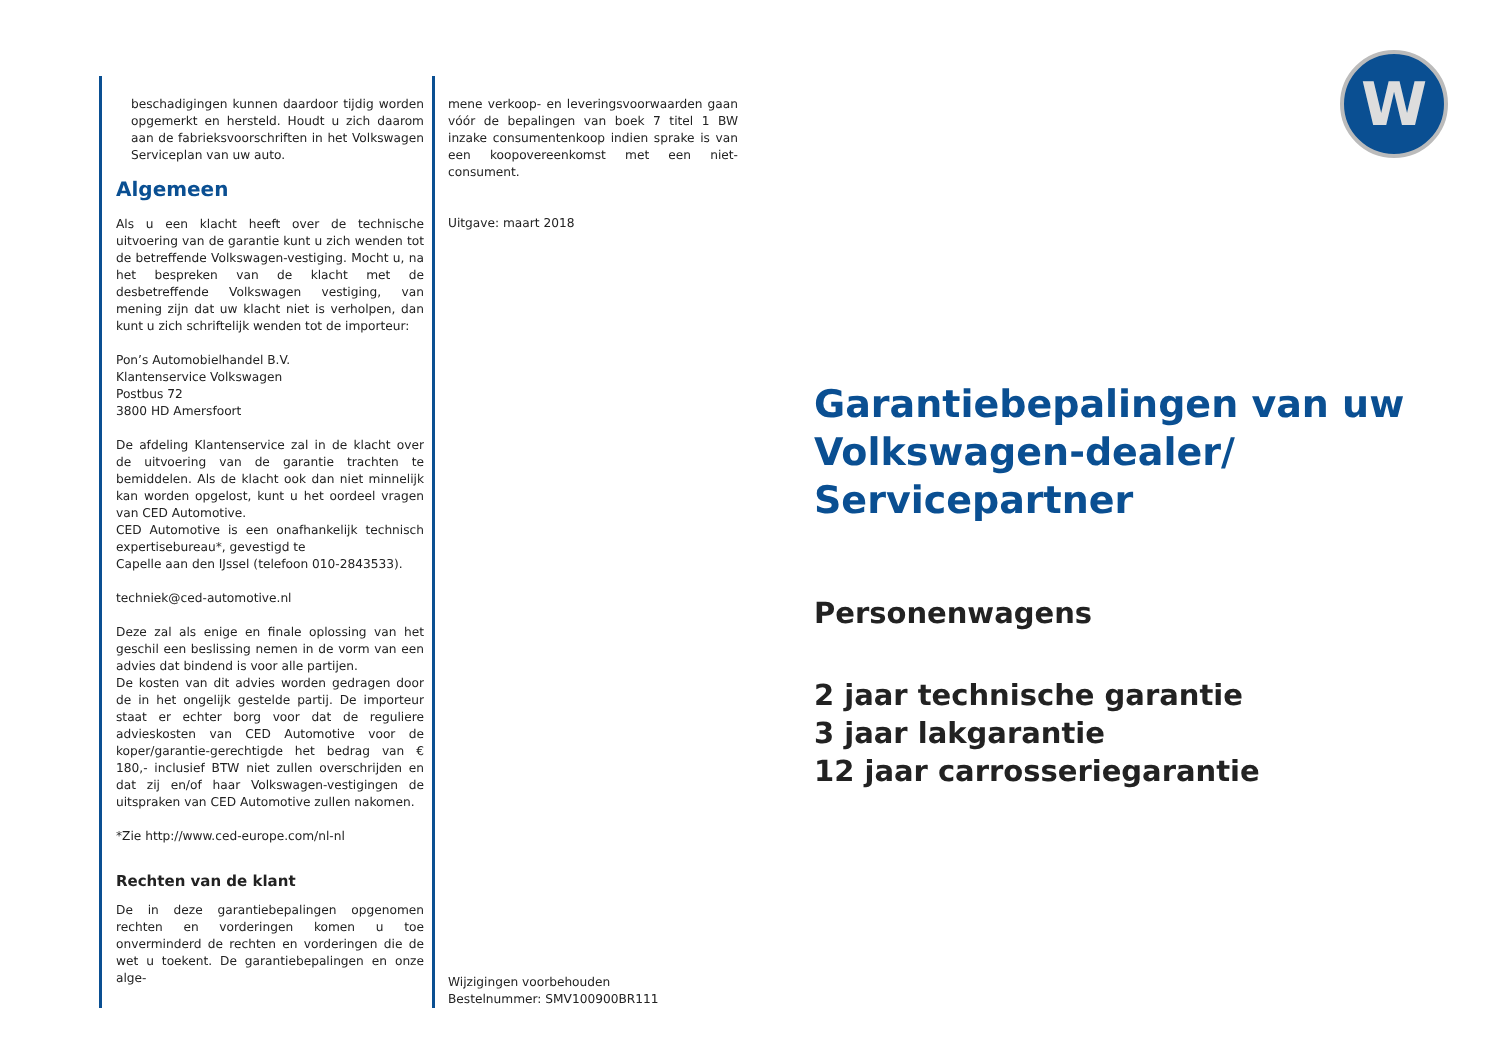W
beschadigingen kunnen daardoor tijdig worden opgemerkt en hersteld. Houdt u zich daarom aan de fabrieksvoorschriften in het Volkswagen Serviceplan van uw auto.
Algemeen
Als u een klacht heeft over de technische uitvoering van de garantie kunt u zich wenden tot de betreffende Volkswagen-vestiging. Mocht u, na het bespreken van de klacht met de desbetreffende Volkswagen vestiging, van mening zijn dat uw klacht niet is verholpen, dan kunt u zich schriftelijk wenden tot de importeur:
Pon’s Automobielhandel B.V.
Klantenservice Volkswagen
Postbus 72
3800 HD Amersfoort
De afdeling Klantenservice zal in de klacht over de uitvoering van de garantie trachten te bemiddelen. Als de klacht ook dan niet minnelijk kan worden opgelost, kunt u het oordeel vragen van CED Automotive.
CED Automotive is een onafhankelijk technisch expertisebureau*, gevestigd te
Capelle aan den IJssel (telefoon 010-2843533).
techniek@ced-automotive.nl
Deze zal als enige en finale oplossing van het geschil een beslissing nemen in de vorm van een advies dat bindend is voor alle partijen.
De kosten van dit advies worden gedragen door de in het ongelijk gestelde partij. De importeur staat er echter borg voor dat de reguliere advieskosten van CED Automotive voor de koper/garantie-gerechtigde het bedrag van € 180,- inclusief BTW niet zullen overschrijden en dat zij en/of haar Volkswagen-vestigingen de uitspraken van CED Automotive zullen nakomen.
*Zie http://www.ced-europe.com/nl-nl
Rechten van de klant
De in deze garantiebepalingen opgenomen rechten en vorderingen komen u toe onverminderd de rechten en vorderingen die de wet u toekent. De garantiebepalingen en onze alge-
mene verkoop- en leveringsvoorwaarden gaan vóór de bepalingen van boek 7 titel 1 BW inzake consumentenkoop indien sprake is van een koopovereenkomst met een niet-consument.
Uitgave: maart 2018
Wijzigingen voorbehouden
Bestelnummer: SMV100900BR111
Garantiebepalingen van uw
Volkswagen-dealer/
Servicepartner
Personenwagens
2 jaar technische garantie
3 jaar lakgarantie
12 jaar carrosseriegarantie